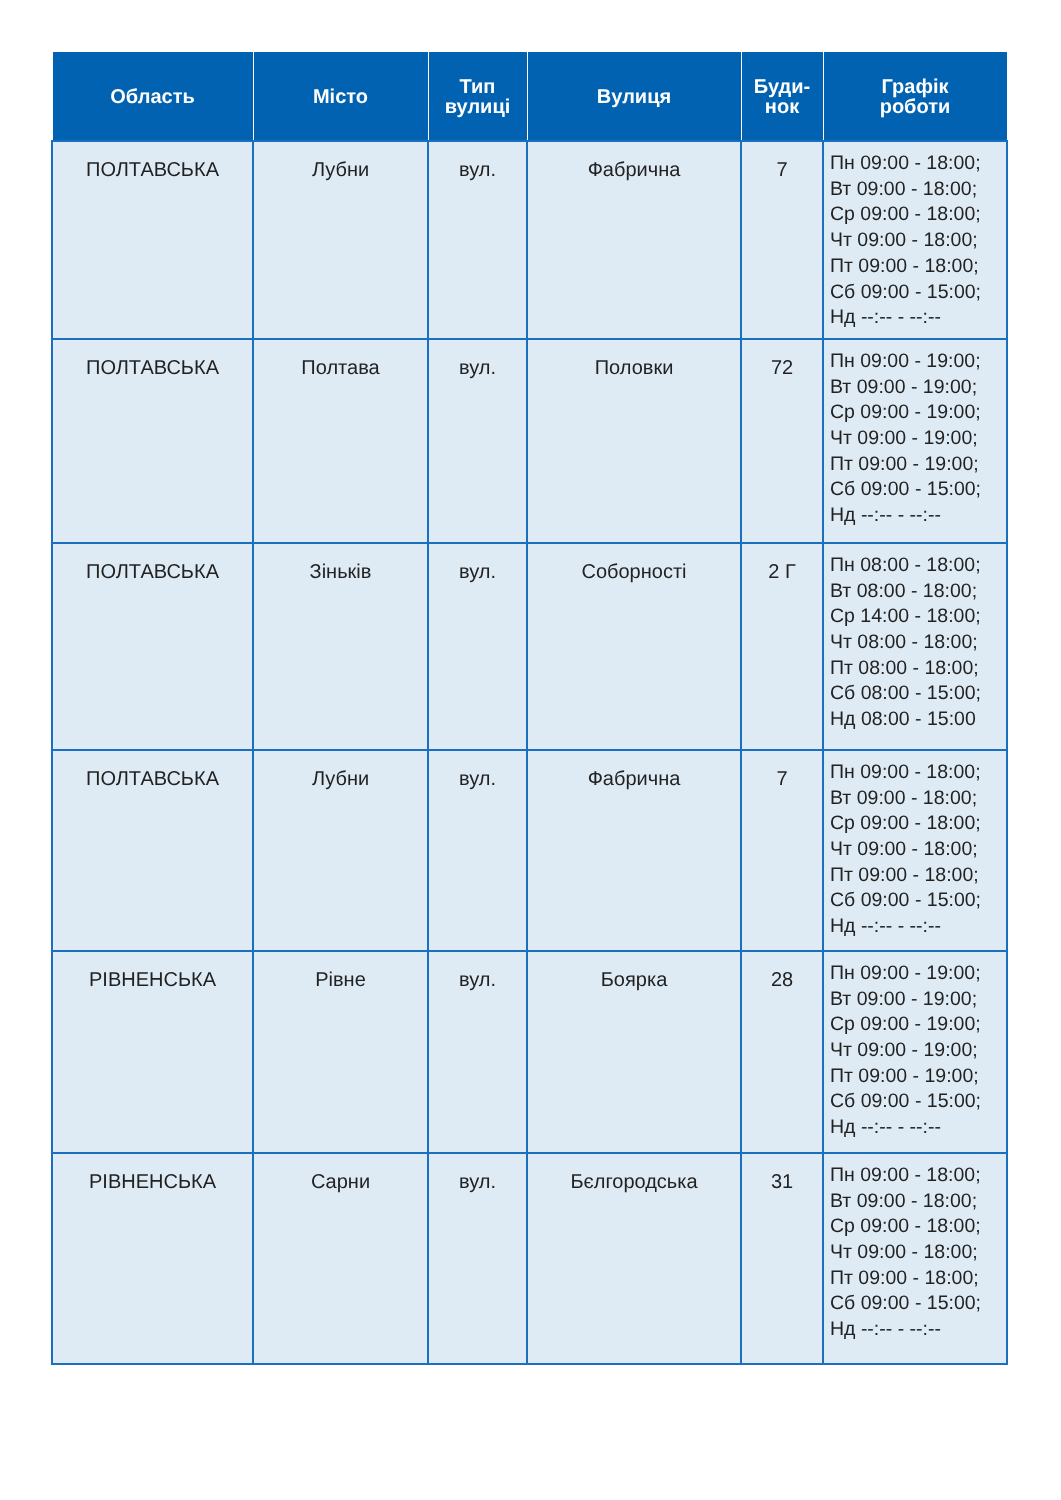| Область | Місто | Тип вулиці | Вулиця | Буди- нок | Графік роботи |
| --- | --- | --- | --- | --- | --- |
| ПОЛТАВСЬКА | Лубни | вул. | Фабрична | 7 | Пн 09:00 - 18:00; Вт 09:00 - 18:00; Ср 09:00 - 18:00; Чт 09:00 - 18:00; Пт 09:00 - 18:00; Сб 09:00 - 15:00; Нд --:-- - --:-- |
| ПОЛТАВСЬКА | Полтава | вул. | Половки | 72 | Пн 09:00 - 19:00; Вт 09:00 - 19:00; Ср 09:00 - 19:00; Чт 09:00 - 19:00; Пт 09:00 - 19:00; Сб 09:00 - 15:00; Нд --:-- - --:-- |
| ПОЛТАВСЬКА | Зіньків | вул. | Соборності | 2 Г | Пн 08:00 - 18:00; Вт 08:00 - 18:00; Ср 14:00 - 18:00; Чт 08:00 - 18:00; Пт 08:00 - 18:00; Сб 08:00 - 15:00; Нд 08:00 - 15:00 |
| ПОЛТАВСЬКА | Лубни | вул. | Фабрична | 7 | Пн 09:00 - 18:00; Вт 09:00 - 18:00; Ср 09:00 - 18:00; Чт 09:00 - 18:00; Пт 09:00 - 18:00; Сб 09:00 - 15:00; Нд --:-- - --:-- |
| РІВНЕНСЬКА | Рівне | вул. | Боярка | 28 | Пн 09:00 - 19:00; Вт 09:00 - 19:00; Ср 09:00 - 19:00; Чт 09:00 - 19:00; Пт 09:00 - 19:00; Сб 09:00 - 15:00; Нд --:-- - --:-- |
| РІВНЕНСЬКА | Сарни | вул. | Бєлгородська | 31 | Пн 09:00 - 18:00; Вт 09:00 - 18:00; Ср 09:00 - 18:00; Чт 09:00 - 18:00; Пт 09:00 - 18:00; Сб 09:00 - 15:00; Нд --:-- - --:-- |